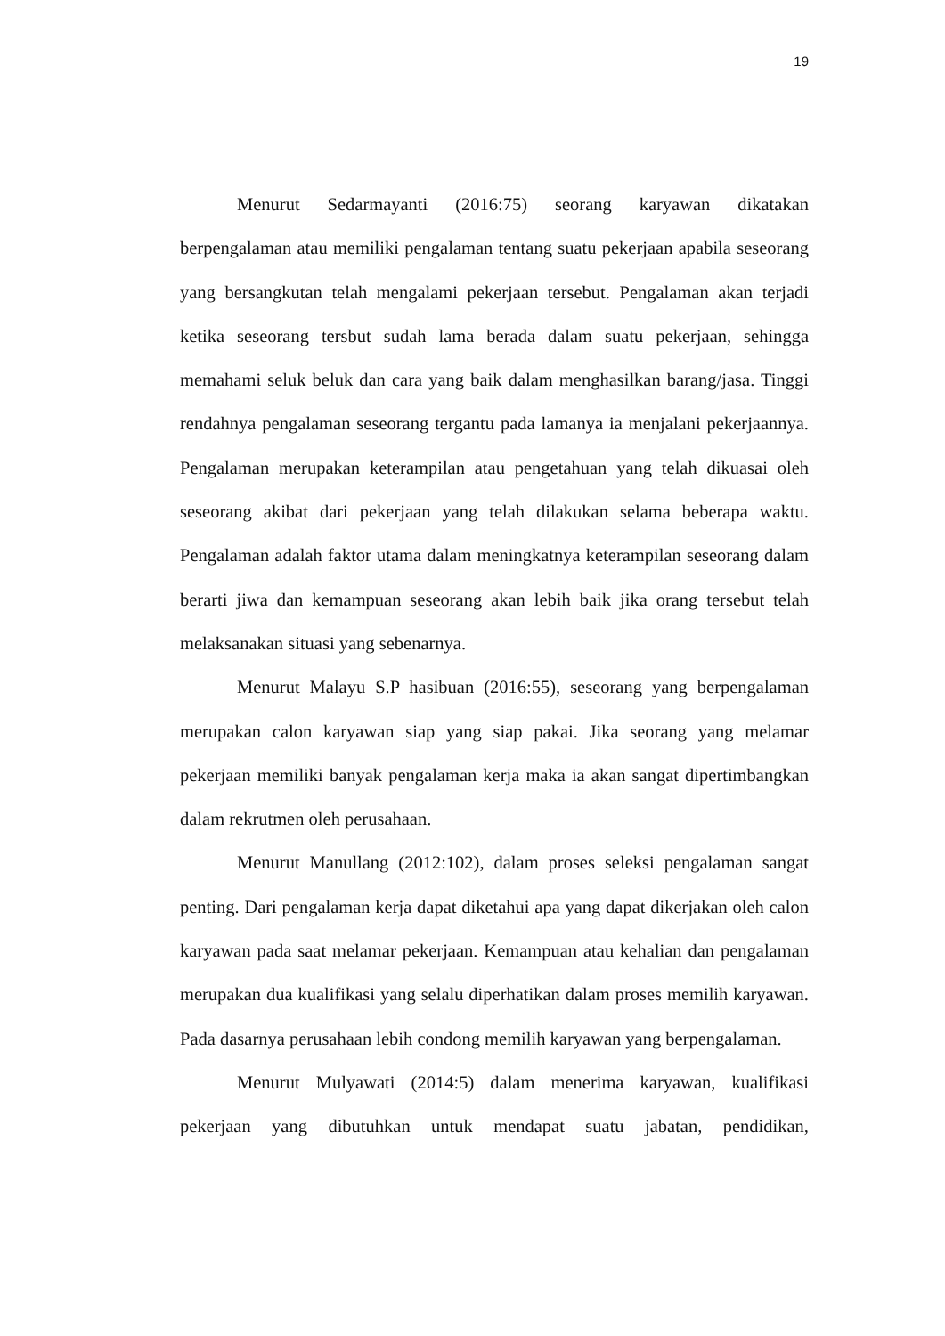19
Menurut Sedarmayanti (2016:75) seorang karyawan dikatakan berpengalaman atau memiliki pengalaman tentang suatu pekerjaan apabila seseorang yang bersangkutan telah mengalami pekerjaan tersebut. Pengalaman akan terjadi ketika seseorang tersbut sudah lama berada dalam suatu pekerjaan, sehingga memahami seluk beluk dan cara yang baik dalam menghasilkan barang/jasa. Tinggi rendahnya pengalaman seseorang tergantu pada lamanya ia menjalani pekerjaannya. Pengalaman merupakan keterampilan atau pengetahuan yang telah dikuasai oleh seseorang akibat dari pekerjaan yang telah dilakukan selama beberapa waktu. Pengalaman adalah faktor utama dalam meningkatnya keterampilan seseorang dalam berarti jiwa dan kemampuan seseorang akan lebih baik jika orang tersebut telah melaksanakan situasi yang sebenarnya.
Menurut Malayu S.P hasibuan (2016:55), seseorang yang berpengalaman merupakan calon karyawan siap yang siap pakai. Jika seorang yang melamar pekerjaan memiliki banyak pengalaman kerja maka ia akan sangat dipertimbangkan dalam rekrutmen oleh perusahaan.
Menurut Manullang (2012:102), dalam proses seleksi pengalaman sangat penting. Dari pengalaman kerja dapat diketahui apa yang dapat dikerjakan oleh calon karyawan pada saat melamar pekerjaan. Kemampuan atau kehalian dan pengalaman merupakan dua kualifikasi yang selalu diperhatikan dalam proses memilih karyawan. Pada dasarnya perusahaan lebih condong memilih karyawan yang berpengalaman.
Menurut Mulyawati (2014:5) dalam menerima karyawan, kualifikasi pekerjaan yang dibutuhkan untuk mendapat suatu jabatan, pendidikan,